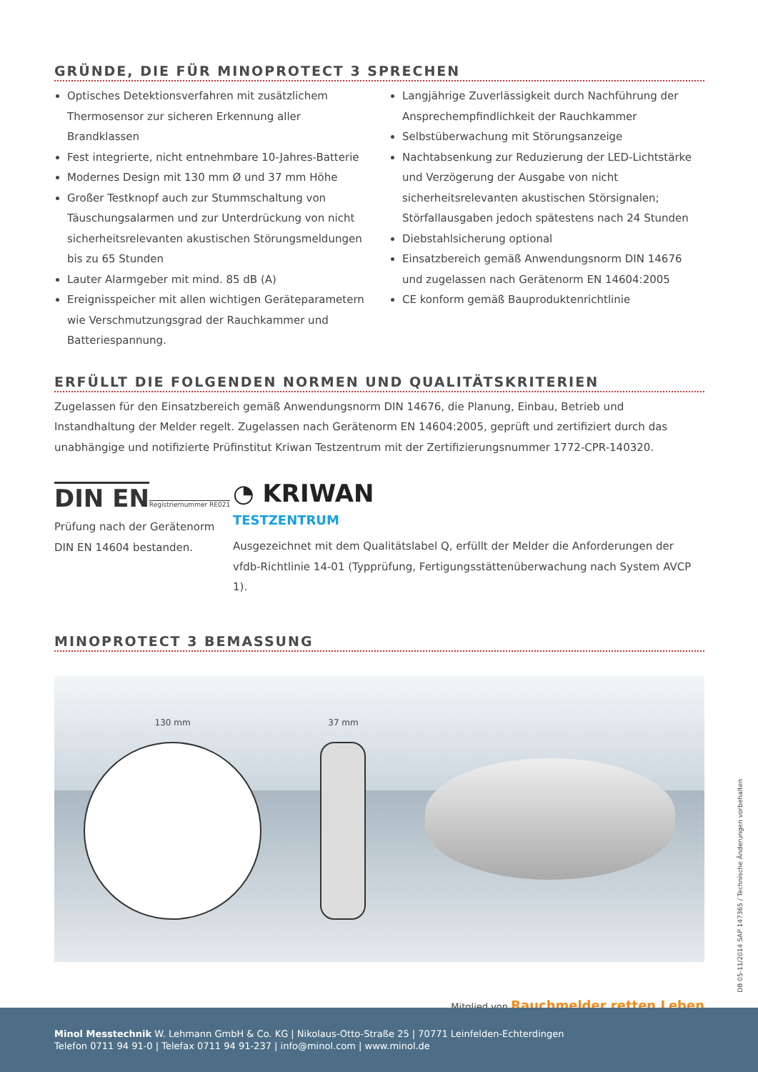GRÜNDE, DIE FÜR MINOPROTECT 3 SPRECHEN
Optisches Detektionsverfahren mit zusätzlichem Thermosensor zur sicheren Erkennung aller Brandklassen
Fest integrierte, nicht entnehmbare 10-Jahres-Batterie
Modernes Design mit 130 mm Ø und 37 mm Höhe
Großer Testknopf auch zur Stummschaltung von Täuschungsalarmen und zur Unterdrückung von nicht sicherheitsrelevanten akustischen Störungsmeldungen bis zu 65 Stunden
Lauter Alarmgeber mit mind. 85 dB (A)
Ereignisspeicher mit allen wichtigen Geräteparametern wie Verschmutzungsgrad der Rauchkammer und Batteriespannung.
Langjährige Zuverlässigkeit durch Nachführung der Ansprechempfindlichkeit der Rauchkammer
Selbstüberwachung mit Störungsanzeige
Nachtabsenkung zur Reduzierung der LED-Lichtstärke und Verzögerung der Ausgabe von nicht sicherheitsrelevanten akustischen Störsignalen; Störfallausgaben jedoch spätestens nach 24 Stunden
Diebstahlsicherung optional
Einsatzbereich gemäß Anwendungsnorm DIN 14676 und zugelassen nach Gerätenorm EN 14604:2005
CE konform gemäß Bauproduktenrichtlinie
ERFÜLLT DIE FOLGENDEN NORMEN UND QUALITÄTSKRITERIEN
Zugelassen für den Einsatzbereich gemäß Anwendungsnorm DIN 14676, die Planung, Einbau, Betrieb und Instandhaltung der Melder regelt. Zugelassen nach Gerätenorm EN 14604:2005, geprüft und zertifiziert durch das unabhängige und notifizierte Prüfinstitut Kriwan Testzentrum mit der Zertifizierungsnummer 1772-CPR-140320.
DIN EN
Registriernummer RE021
Prüfung nach der Gerätenorm DIN EN 14604 bestanden.
◔ KRIWAN
TESTZENTRUM
Ausgezeichnet mit dem Qualitätslabel Q, erfüllt der Melder die Anforderungen der vfdb-Richtlinie 14-01 (Typprüfung, Fertigungsstättenüberwachung nach System AVCP 1).
MINOPROTECT 3 BEMASSUNG
130 mm 37 mm
Mitglied von Rauchmelder retten Leben
DB 05-11/2014 SAP 147365 / Technische Änderungen vorbehalten
Minol Messtechnik W. Lehmann GmbH & Co. KG | Nikolaus-Otto-Straße 25 | 70771 Leinfelden-Echterdingen
Telefon 0711 94 91-0 | Telefax 0711 94 91-237 | info@minol.com | www.minol.de